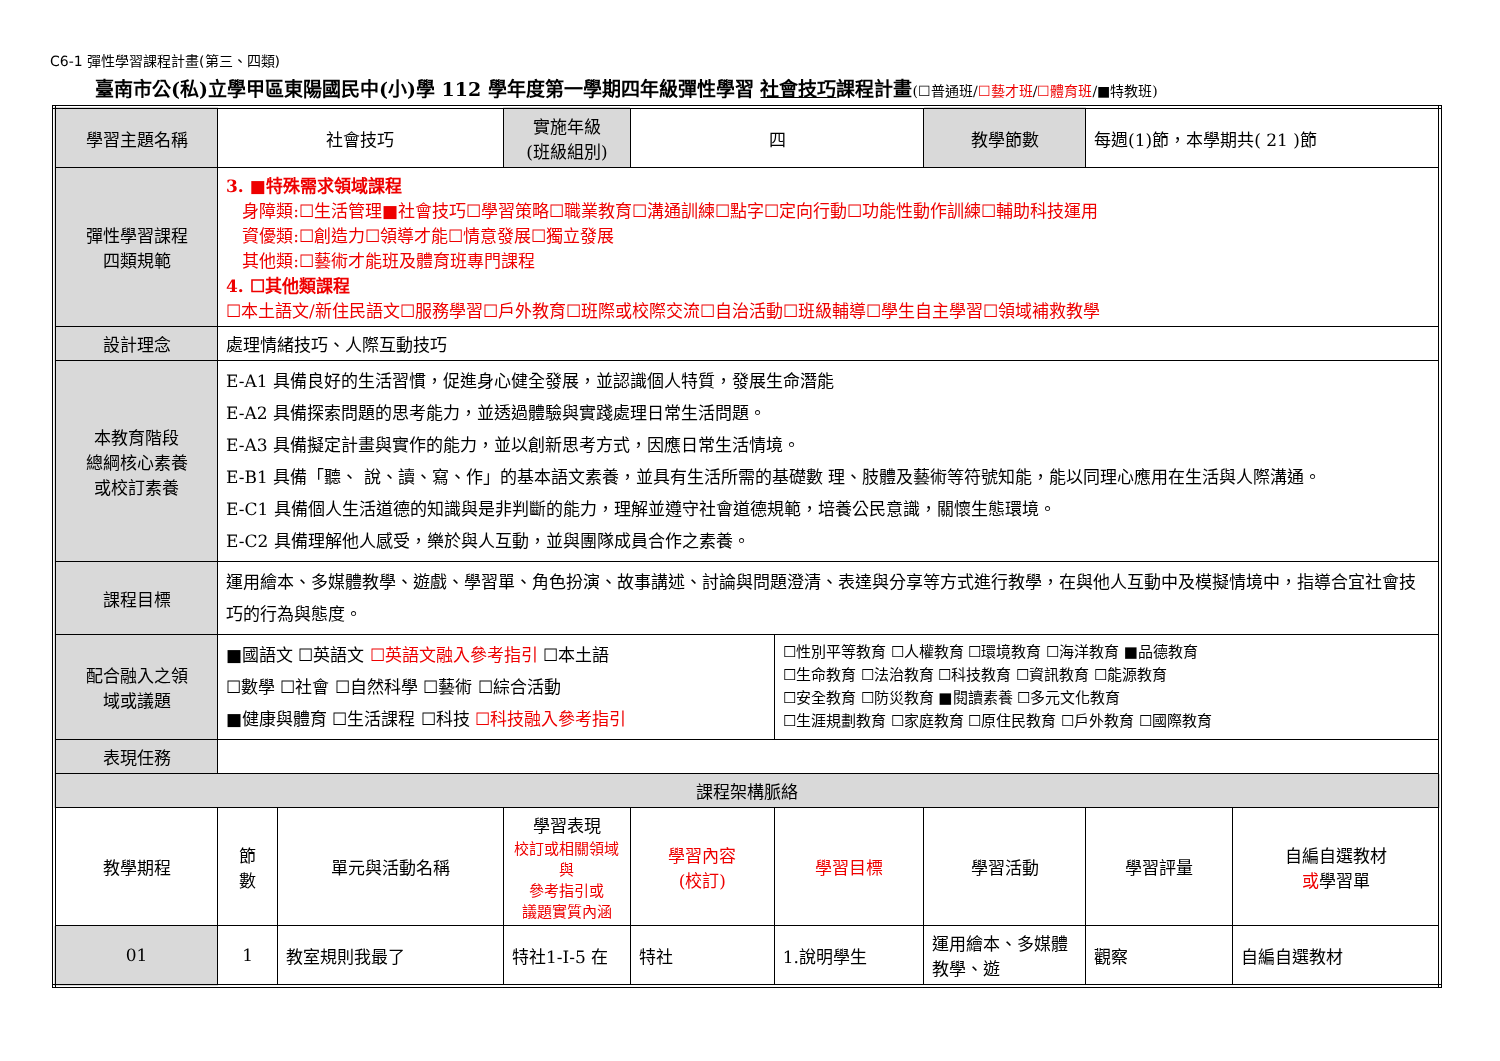C6-1 彈性學習課程計畫(第三、四類)
臺南市公(私)立學甲區東陽國民中(小)學 112 學年度第一學期四年級彈性學習 社會技巧課程計畫(☐普通班/☐藝才班/☐體育班/■特教班)
| 學習主題名稱 | 社會技巧 | | 實施年級 (班級組別) | 四 | | 教學節數 | 每週(1)節，本學期共( 21 )節 | |
| 彈性學習課程 四類規範 | 3. ■特殊需求領域課程 身障類:☐生活管理■社會技巧☐學習策略☐職業教育☐溝通訓練☐點字☐定向行動☐功能性動作訓練☐輔助科技運用 資優類:☐創造力☐領導才能☐情意發展☐獨立發展 其他類:☐藝術才能班及體育班專門課程 4. ☐其他類課程 ☐本土語文/新住民語文☐服務學習☐戶外教育☐班際或校際交流☐自治活動☐班級輔導☐學生自主學習☐領域補救教學 | | | | | | | |
| 設計理念 | 處理情緒技巧、人際互動技巧 | | | | | | | |
| 本教育階段 總綱核心素養 或校訂素養 | E-A1 具備良好的生活習慣，促進身心健全發展，並認識個人特質，發展生命潛能 E-A2 具備探索問題的思考能力，並透過體驗與實踐處理日常生活問題。 E-A3 具備擬定計畫與實作的能力，並以創新思考方式，因應日常生活情境。 E-B1 具備「聽、 說、讀、寫、作」的基本語文素養，並具有生活所需的基礎數 理、肢體及藝術等符號知能，能以同理心應用在生活與人際溝通。 E-C1 具備個人生活道德的知識與是非判斷的能力，理解並遵守社會道德規範，培養公民意識，關懷生態環境。 E-C2 具備理解他人感受，樂於與人互動，並與團隊成員合作之素養。 | | | | | | | |
| 課程目標 | 運用繪本、多媒體教學、遊戲、學習單、角色扮演、故事講述、討論與問題澄清、表達與分享等方式進行教學，在與他人互動中及模擬情境中，指導合宜社會技巧的行為與態度。 | | | | | | | |
| 配合融入之領 域或議題 | ■國語文 ☐英語文 ☐英語文融入參考指引 ☐本土語 ☐數學 ☐社會 ☐自然科學 ☐藝術 ☐綜合活動 ■健康與體育 ☐生活課程 ☐科技 ☐科技融入參考指引 | | | | ☐性別平等教育 ☐人權教育 ☐環境教育 ☐海洋教育 ■品德教育 ☐生命教育 ☐法治教育 ☐科技教育 ☐資訊教育 ☐能源教育 ☐安全教育 ☐防災教育 ■閱讀素養 ☐多元文化教育 ☐生涯規劃教育 ☐家庭教育 ☐原住民教育 ☐戶外教育 ☐國際教育 | | | |
| 表現任務 | | | | | | | | |
| 課程架構脈絡 | | | | | | | | |
| 教學期程 | 節 數 | 單元與活動名稱 | 學習表現 校訂或相關領域與 參考指引或 議題實質內涵 | 學習內容 (校訂) | 學習目標 | 學習活動 | 學習評量 | 自編自選教材 或 學習單 |
| 01 | 1 | 教室規則我最了 | 特社1-I-5 在 | 特社 | 1.說明學生 | 運用繪本、多媒體教學、遊 | 觀察 | 自編自選教材 |